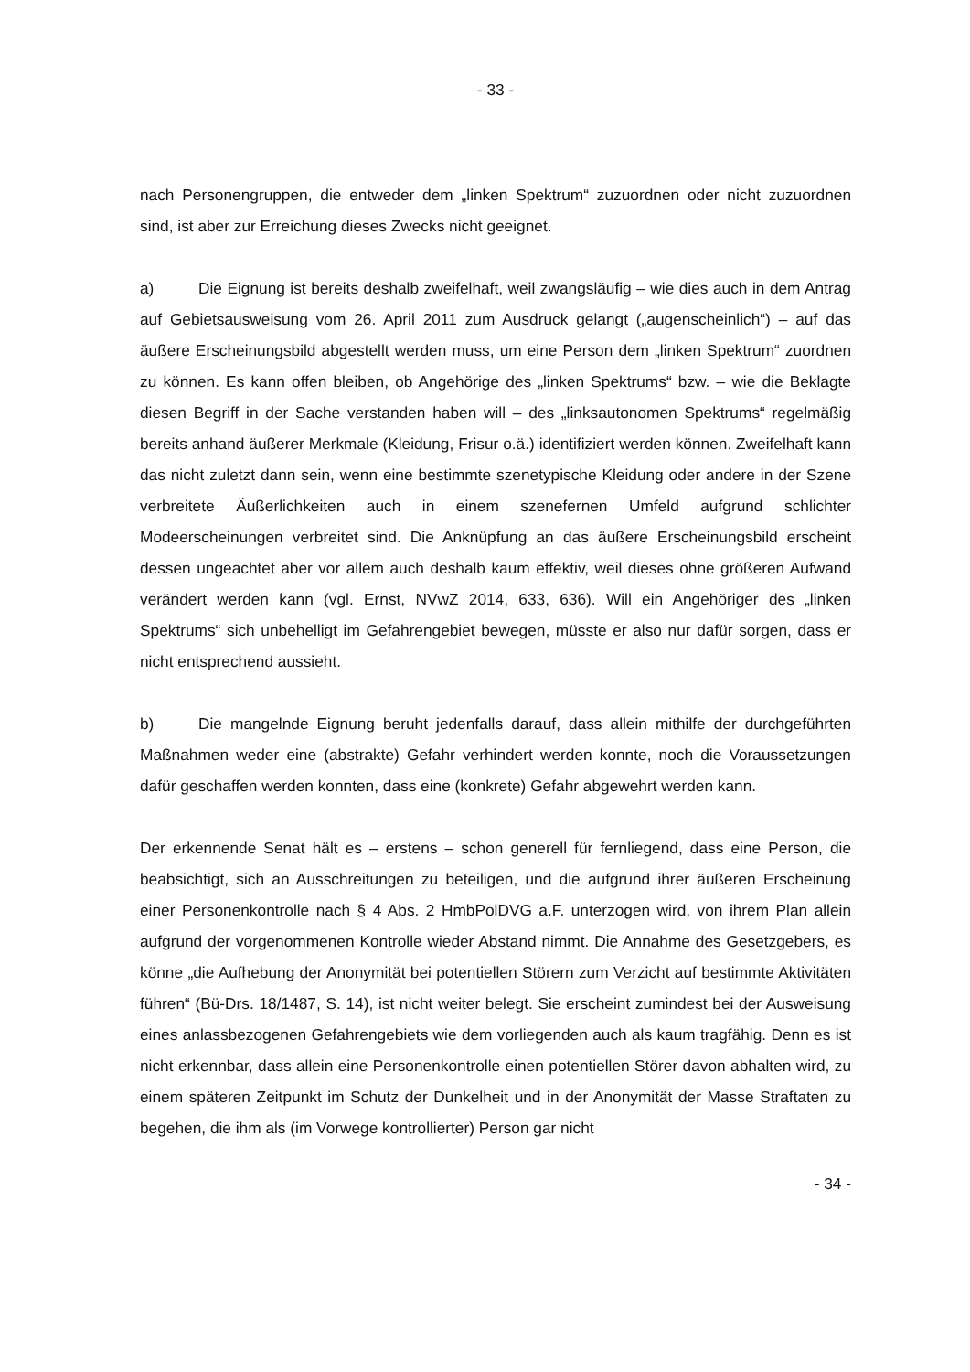- 33 -
nach Personengruppen, die entweder dem „linken Spektrum“ zuzuordnen oder nicht zuzuordnen sind, ist aber zur Erreichung dieses Zwecks nicht geeignet.
a) Die Eignung ist bereits deshalb zweifelhaft, weil zwangsläufig – wie dies auch in dem Antrag auf Gebietsausweisung vom 26. April 2011 zum Ausdruck gelangt („augenscheinlich“) – auf das äußere Erscheinungsbild abgestellt werden muss, um eine Person dem „linken Spektrum“ zuordnen zu können. Es kann offen bleiben, ob Angehörige des „linken Spektrums“ bzw. – wie die Beklagte diesen Begriff in der Sache verstanden haben will – des „linksautonomen Spektrums“ regelmäßig bereits anhand äußerer Merkmale (Kleidung, Frisur o.ä.) identifiziert werden können. Zweifelhaft kann das nicht zuletzt dann sein, wenn eine bestimmte szenetypische Kleidung oder andere in der Szene verbreitete Äußerlichkeiten auch in einem szenefernen Umfeld aufgrund schlichter Modeerscheinungen verbreitet sind. Die Anknüpfung an das äußere Erscheinungsbild erscheint dessen ungeachtet aber vor allem auch deshalb kaum effektiv, weil dieses ohne größeren Aufwand verändert werden kann (vgl. Ernst, NVwZ 2014, 633, 636). Will ein Angehöriger des „linken Spektrums“ sich unbehelligt im Gefahrengebiet bewegen, müsste er also nur dafür sorgen, dass er nicht entsprechend aussieht.
b) Die mangelnde Eignung beruht jedenfalls darauf, dass allein mithilfe der durchgeführten Maßnahmen weder eine (abstrakte) Gefahr verhindert werden konnte, noch die Voraussetzungen dafür geschaffen werden konnten, dass eine (konkrete) Gefahr abgewehrt werden kann.
Der erkennende Senat hält es – erstens – schon generell für fernliegend, dass eine Person, die beabsichtigt, sich an Ausschreitungen zu beteiligen, und die aufgrund ihrer äußeren Erscheinung einer Personenkontrolle nach § 4 Abs. 2 HmbPolDVG a.F. unterzogen wird, von ihrem Plan allein aufgrund der vorgenommenen Kontrolle wieder Abstand nimmt. Die Annahme des Gesetzgebers, es könne „die Aufhebung der Anonymität bei potentiellen Störern zum Verzicht auf bestimmte Aktivitäten führen“ (Bü-Drs. 18/1487, S. 14), ist nicht weiter belegt. Sie erscheint zumindest bei der Ausweisung eines anlassbezogenen Gefahrengebiets wie dem vorliegenden auch als kaum tragfähig. Denn es ist nicht erkennbar, dass allein eine Personenkontrolle einen potentiellen Störer davon abhalten wird, zu einem späteren Zeitpunkt im Schutz der Dunkelheit und in der Anonymität der Masse Straftaten zu begehen, die ihm als (im Vorwege kontrollierter) Person gar nicht
- 34 -